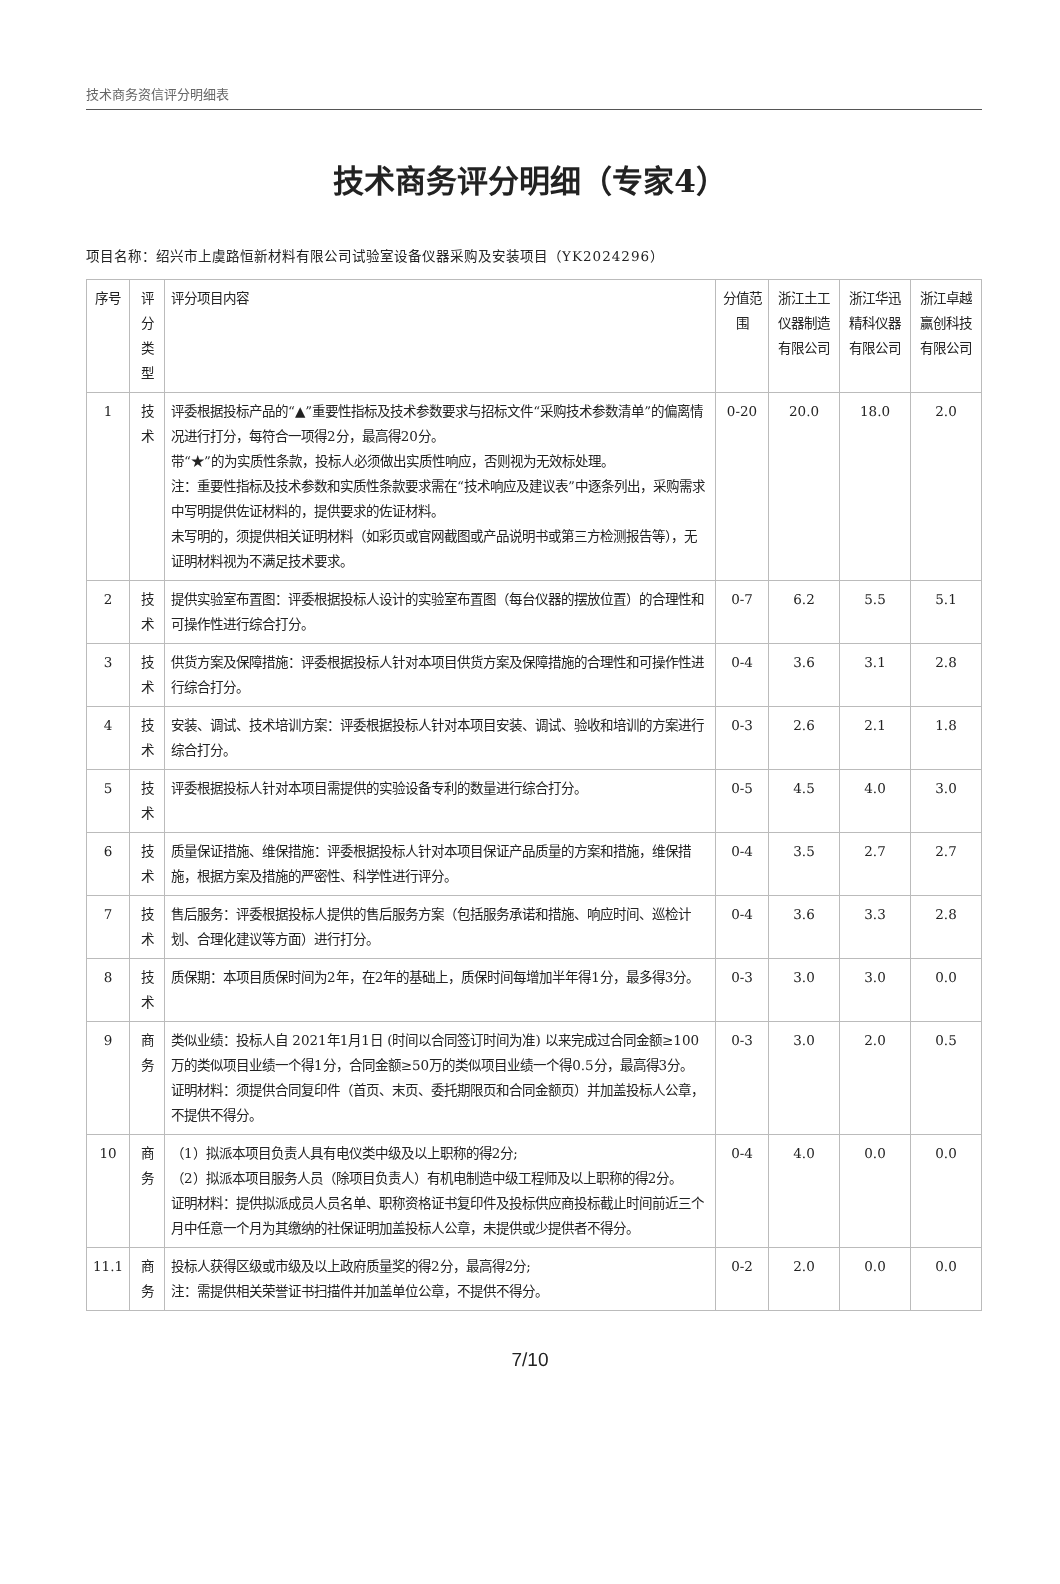技术商务资信评分明细表
技术商务评分明细（专家4）
项目名称：绍兴市上虞路恒新材料有限公司试验室设备仪器采购及安装项目（YK2024296）
| 序号 | 评分类型 | 评分项目内容 | 分值范围 | 浙江土工仪器制造有限公司 | 浙江华迅精科仪器有限公司 | 浙江卓越赢创科技有限公司 |
| --- | --- | --- | --- | --- | --- | --- |
| 1 | 技术 | 评委根据投标产品的“▲”重要性指标及技术参数要求与招标文件“采购技术参数清单”的偏离情况进行打分，每符合一项得2分，最高得20分。 带“★”的为实质性条款，投标人必须做出实质性响应，否则视为无效标处理。 注：重要性指标及技术参数和实质性条款要求需在“技术响应及建议表”中逐条列出，采购需求中写明提供佐证材料的，提供要求的佐证材料。 未写明的，须提供相关证明材料（如彩页或官网截图或产品说明书或第三方检测报告等），无证明材料视为不满足技术要求。 | 0-20 | 20.0 | 18.0 | 2.0 |
| 2 | 技术 | 提供实验室布置图：评委根据投标人设计的实验室布置图（每台仪器的摆放位置）的合理性和可操作性进行综合打分。 | 0-7 | 6.2 | 5.5 | 5.1 |
| 3 | 技术 | 供货方案及保障措施：评委根据投标人针对本项目供货方案及保障措施的合理性和可操作性进行综合打分。 | 0-4 | 3.6 | 3.1 | 2.8 |
| 4 | 技术 | 安装、调试、技术培训方案：评委根据投标人针对本项目安装、调试、验收和培训的方案进行综合打分。 | 0-3 | 2.6 | 2.1 | 1.8 |
| 5 | 技术 | 评委根据投标人针对本项目需提供的实验设备专利的数量进行综合打分。 | 0-5 | 4.5 | 4.0 | 3.0 |
| 6 | 技术 | 质量保证措施、维保措施：评委根据投标人针对本项目保证产品质量的方案和措施，维保措施，根据方案及措施的严密性、科学性进行评分。 | 0-4 | 3.5 | 2.7 | 2.7 |
| 7 | 技术 | 售后服务：评委根据投标人提供的售后服务方案（包括服务承诺和措施、响应时间、巡检计划、合理化建议等方面）进行打分。 | 0-4 | 3.6 | 3.3 | 2.8 |
| 8 | 技术 | 质保期：本项目质保时间为2年，在2年的基础上，质保时间每增加半年得1分，最多得3分。 | 0-3 | 3.0 | 3.0 | 0.0 |
| 9 | 商务 | 类似业绩：投标人自 2021年1月1日 (时间以合同签订时间为准) 以来完成过合同金额≥100万的类似项目业绩一个得1分，合同金额≥50万的类似项目业绩一个得0.5分，最高得3分。 证明材料：须提供合同复印件（首页、末页、委托期限页和合同金额页）并加盖投标人公章，不提供不得分。 | 0-3 | 3.0 | 2.0 | 0.5 |
| 10 | 商务 | （1）拟派本项目负责人具有电仪类中级及以上职称的得2分; （2）拟派本项目服务人员（除项目负责人）有机电制造中级工程师及以上职称的得2分。 证明材料：提供拟派成员人员名单、职称资格证书复印件及投标供应商投标截止时间前近三个月中任意一个月为其缴纳的社保证明加盖投标人公章，未提供或少提供者不得分。 | 0-4 | 4.0 | 0.0 | 0.0 |
| 11.1 | 商务 | 投标人获得区级或市级及以上政府质量奖的得2分，最高得2分; 注：需提供相关荣誉证书扫描件并加盖单位公章，不提供不得分。 | 0-2 | 2.0 | 0.0 | 0.0 |
7/10